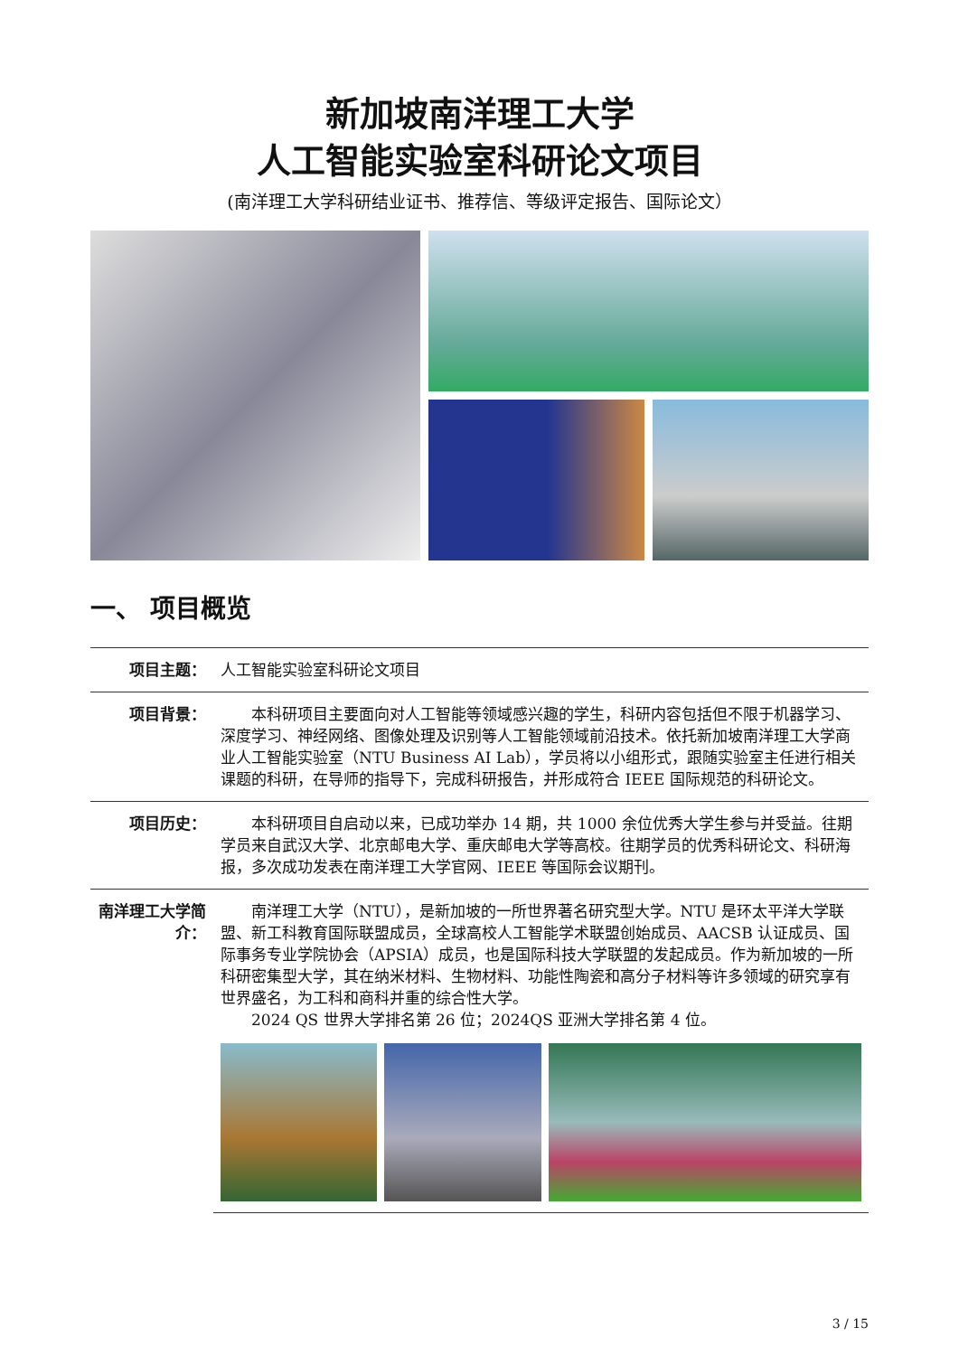新加坡南洋理工大学
人工智能实验室科研论文项目
(南洋理工大学科研结业证书、推荐信、等级评定报告、国际论文）
一、 项目概览
| 项目主题： | 人工智能实验室科研论文项目 |
| 项目背景： | 本科研项目主要面向对人工智能等领域感兴趣的学生，科研内容包括但不限于机器学习、深度学习、神经网络、图像处理及识别等人工智能领域前沿技术。依托新加坡南洋理工大学商业人工智能实验室（NTU Business AI Lab），学员将以小组形式，跟随实验室主任进行相关课题的科研，在导师的指导下，完成科研报告，并形成符合 IEEE 国际规范的科研论文。 |
| 项目历史： | 本科研项目自启动以来，已成功举办 14 期，共 1000 余位优秀大学生参与并受益。往期学员来自武汉大学、北京邮电大学、重庆邮电大学等高校。往期学员的优秀科研论文、科研海报，多次成功发表在南洋理工大学官网、IEEE 等国际会议期刊。 |
| 南洋理工大学简介： | 南洋理工大学（NTU），是新加坡的一所世界著名研究型大学。NTU 是环太平洋大学联盟、新工科教育国际联盟成员，全球高校人工智能学术联盟创始成员、AACSB 认证成员、国际事务专业学院协会（APSIA）成员，也是国际科技大学联盟的发起成员。作为新加坡的一所科研密集型大学，其在纳米材料、生物材料、功能性陶瓷和高分子材料等许多领域的研究享有世界盛名，为工科和商科并重的综合性大学。 2024 QS 世界大学排名第 26 位；2024QS 亚洲大学排名第 4 位。 |
3 / 15